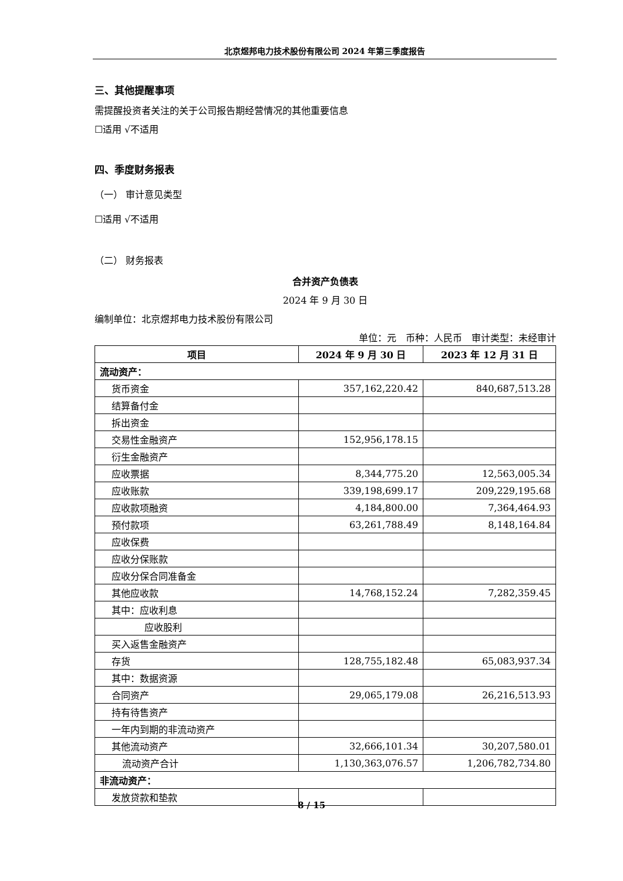北京煜邦电力技术股份有限公司 2024 年第三季度报告
三、其他提醒事项
需提醒投资者关注的关于公司报告期经营情况的其他重要信息
☐适用 √不适用
四、季度财务报表
（一） 审计意见类型
☐适用 √不适用
（二） 财务报表
合并资产负债表
2024 年 9 月 30 日
编制单位：北京煜邦电力技术股份有限公司
单位：元　币种：人民币　审计类型：未经审计
| 项目 | 2024 年 9 月 30 日 | 2023 年 12 月 31 日 |
| --- | --- | --- |
| 流动资产： | | |
| 货币资金 | 357,162,220.42 | 840,687,513.28 |
| 结算备付金 | | |
| 拆出资金 | | |
| 交易性金融资产 | 152,956,178.15 | |
| 衍生金融资产 | | |
| 应收票据 | 8,344,775.20 | 12,563,005.34 |
| 应收账款 | 339,198,699.17 | 209,229,195.68 |
| 应收款项融资 | 4,184,800.00 | 7,364,464.93 |
| 预付款项 | 63,261,788.49 | 8,148,164.84 |
| 应收保费 | | |
| 应收分保账款 | | |
| 应收分保合同准备金 | | |
| 其他应收款 | 14,768,152.24 | 7,282,359.45 |
| 其中：应收利息 | | |
| 应收股利 | | |
| 买入返售金融资产 | | |
| 存货 | 128,755,182.48 | 65,083,937.34 |
| 其中：数据资源 | | |
| 合同资产 | 29,065,179.08 | 26,216,513.93 |
| 持有待售资产 | | |
| 一年内到期的非流动资产 | | |
| 其他流动资产 | 32,666,101.34 | 30,207,580.01 |
| 流动资产合计 | 1,130,363,076.57 | 1,206,782,734.80 |
| 非流动资产： | | |
| 发放贷款和垫款 | | |
8 / 15